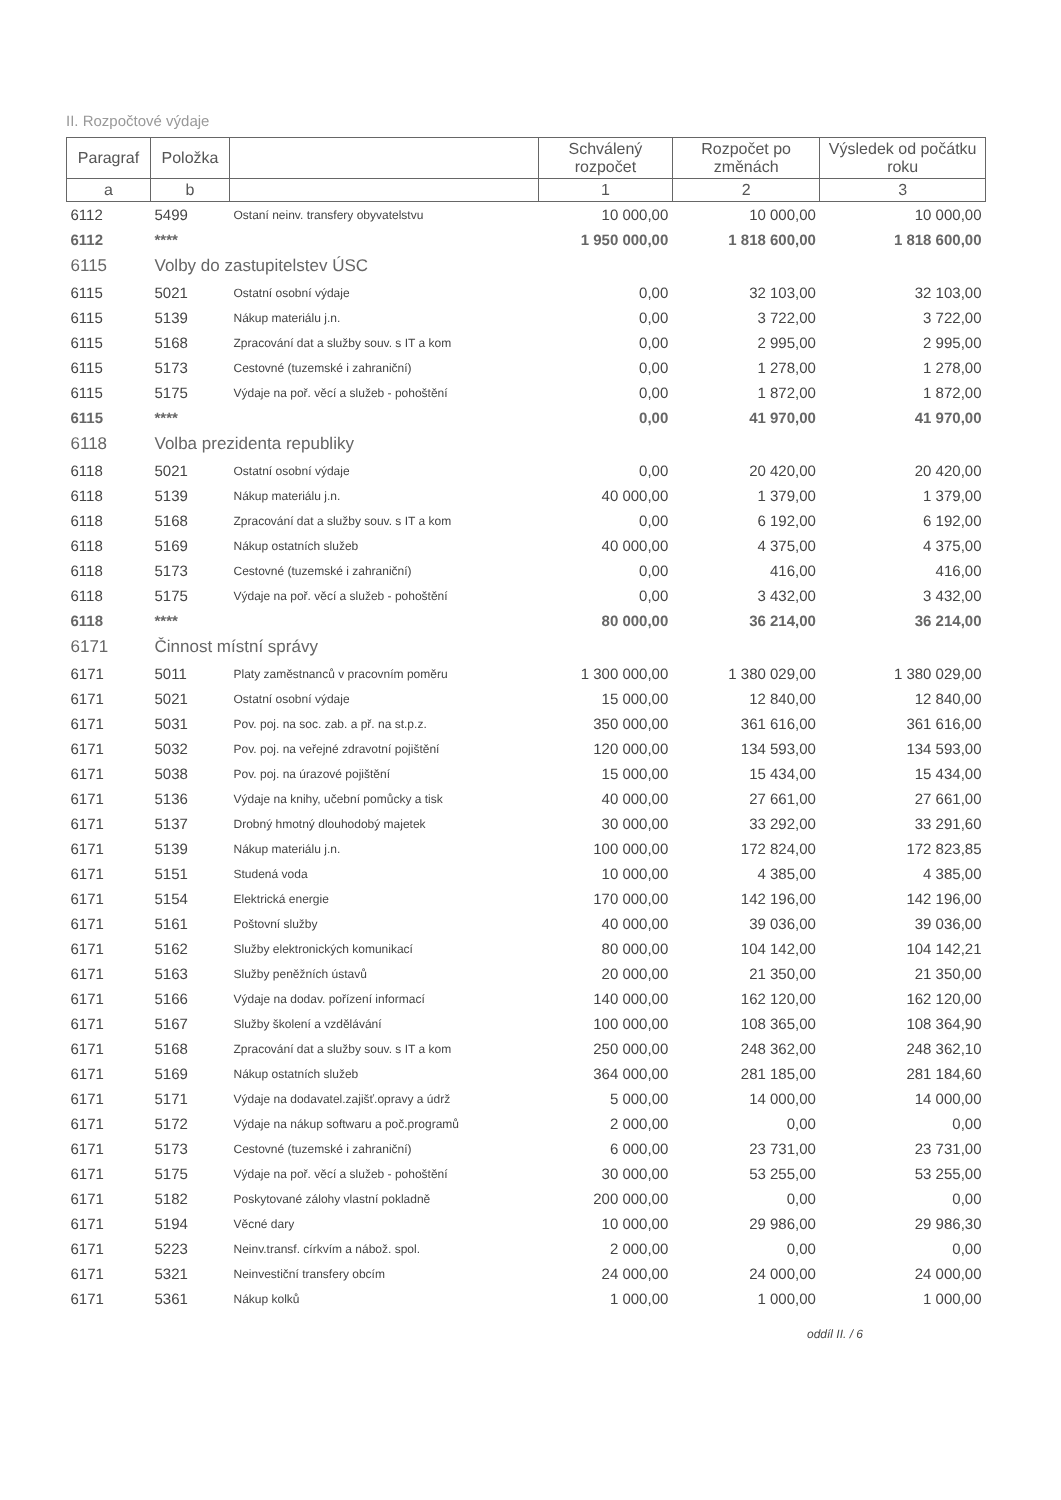II. Rozpočtové výdaje
| Paragraf | Položka | | Schválený rozpočet | Rozpočet po změnách | Výsledek od počátku roku |
| --- | --- | --- | --- | --- | --- |
| a | b | | 1 | 2 | 3 |
| 6112 | 5499 | Ostaní neinv. transfery obyvatelstvu | 10 000,00 | 10 000,00 | 10 000,00 |
| 6112 | **** | | 1 950 000,00 | 1 818 600,00 | 1 818 600,00 |
| 6115 | Volby do zastupitelstev ÚSC | | | | |
| 6115 | 5021 | Ostatní osobní výdaje | 0,00 | 32 103,00 | 32 103,00 |
| 6115 | 5139 | Nákup materiálu j.n. | 0,00 | 3 722,00 | 3 722,00 |
| 6115 | 5168 | Zpracování dat a služby souv. s IT a kom | 0,00 | 2 995,00 | 2 995,00 |
| 6115 | 5173 | Cestovné (tuzemské i zahraniční) | 0,00 | 1 278,00 | 1 278,00 |
| 6115 | 5175 | Výdaje na poř. věcí a služeb - pohoštění | 0,00 | 1 872,00 | 1 872,00 |
| 6115 | **** | | 0,00 | 41 970,00 | 41 970,00 |
| 6118 | Volba prezidenta republiky | | | | |
| 6118 | 5021 | Ostatní osobní výdaje | 0,00 | 20 420,00 | 20 420,00 |
| 6118 | 5139 | Nákup materiálu j.n. | 40 000,00 | 1 379,00 | 1 379,00 |
| 6118 | 5168 | Zpracování dat a služby souv. s IT a kom | 0,00 | 6 192,00 | 6 192,00 |
| 6118 | 5169 | Nákup ostatních služeb | 40 000,00 | 4 375,00 | 4 375,00 |
| 6118 | 5173 | Cestovné (tuzemské i zahraniční) | 0,00 | 416,00 | 416,00 |
| 6118 | 5175 | Výdaje na poř. věcí a služeb - pohoštění | 0,00 | 3 432,00 | 3 432,00 |
| 6118 | **** | | 80 000,00 | 36 214,00 | 36 214,00 |
| 6171 | Činnost místní správy | | | | |
| 6171 | 5011 | Platy zaměstnanců v pracovním poměru | 1 300 000,00 | 1 380 029,00 | 1 380 029,00 |
| 6171 | 5021 | Ostatní osobní výdaje | 15 000,00 | 12 840,00 | 12 840,00 |
| 6171 | 5031 | Pov. poj. na soc. zab. a př. na st.p.z. | 350 000,00 | 361 616,00 | 361 616,00 |
| 6171 | 5032 | Pov. poj. na veřejné zdravotní pojištění | 120 000,00 | 134 593,00 | 134 593,00 |
| 6171 | 5038 | Pov. poj. na úrazové pojištění | 15 000,00 | 15 434,00 | 15 434,00 |
| 6171 | 5136 | Výdaje na knihy, učební pomůcky a tisk | 40 000,00 | 27 661,00 | 27 661,00 |
| 6171 | 5137 | Drobný hmotný dlouhodobý majetek | 30 000,00 | 33 292,00 | 33 291,60 |
| 6171 | 5139 | Nákup materiálu j.n. | 100 000,00 | 172 824,00 | 172 823,85 |
| 6171 | 5151 | Studená voda | 10 000,00 | 4 385,00 | 4 385,00 |
| 6171 | 5154 | Elektrická energie | 170 000,00 | 142 196,00 | 142 196,00 |
| 6171 | 5161 | Poštovní služby | 40 000,00 | 39 036,00 | 39 036,00 |
| 6171 | 5162 | Služby elektronických komunikací | 80 000,00 | 104 142,00 | 104 142,21 |
| 6171 | 5163 | Služby peněžních ústavů | 20 000,00 | 21 350,00 | 21 350,00 |
| 6171 | 5166 | Výdaje na dodav. pořízení informací | 140 000,00 | 162 120,00 | 162 120,00 |
| 6171 | 5167 | Služby školení a vzdělávání | 100 000,00 | 108 365,00 | 108 364,90 |
| 6171 | 5168 | Zpracování dat a služby souv. s IT a kom | 250 000,00 | 248 362,00 | 248 362,10 |
| 6171 | 5169 | Nákup ostatních služeb | 364 000,00 | 281 185,00 | 281 184,60 |
| 6171 | 5171 | Výdaje na dodavatel.zajišť.opravy a údrž | 5 000,00 | 14 000,00 | 14 000,00 |
| 6171 | 5172 | Výdaje na nákup softwaru a poč.programů | 2 000,00 | 0,00 | 0,00 |
| 6171 | 5173 | Cestovné (tuzemské i zahraniční) | 6 000,00 | 23 731,00 | 23 731,00 |
| 6171 | 5175 | Výdaje na poř. věcí a služeb - pohoštění | 30 000,00 | 53 255,00 | 53 255,00 |
| 6171 | 5182 | Poskytované zálohy vlastní pokladně | 200 000,00 | 0,00 | 0,00 |
| 6171 | 5194 | Věcné dary | 10 000,00 | 29 986,00 | 29 986,30 |
| 6171 | 5223 | Neinv.transf. církvím a nábož. spol. | 2 000,00 | 0,00 | 0,00 |
| 6171 | 5321 | Neinvestiční transfery obcím | 24 000,00 | 24 000,00 | 24 000,00 |
| 6171 | 5361 | Nákup kolků | 1 000,00 | 1 000,00 | 1 000,00 |
oddíl II. / 6